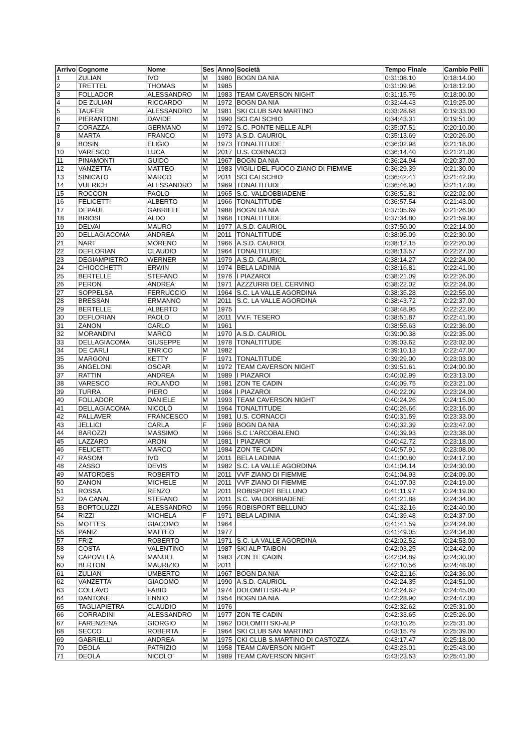| Arrivo | Cognome | Nome | Ses | Anno | Società | Tempo Finale | Cambio Pelli |
| --- | --- | --- | --- | --- | --- | --- | --- |
| 1 | ZULIAN | IVO | M | 1980 | BOGN DA NIA | 0:31:08.10 | 0:18:14.00 |
| 2 | TRETTEL | THOMAS | M | 1985 | | 0:31:09.96 | 0:18:12.00 |
| 3 | FOLLADOR | ALESSANDRO | M | 1983 | TEAM CAVERSON NIGHT | 0:31:15.75 | 0:18:00.00 |
| 4 | DE ZULIAN | RICCARDO | M | 1972 | BOGN DA NIA | 0:32:44.43 | 0:19:25.00 |
| 5 | TAUFER | ALESSANDRO | M | 1981 | SKI CLUB SAN MARTINO | 0:33:28.68 | 0:19:33.00 |
| 6 | PIERANTONI | DAVIDE | M | 1990 | SCI CAI SCHIO | 0:34:43.31 | 0:19:51.00 |
| 7 | CORAZZA | GERMANO | M | 1972 | S.C. PONTE NELLE ALPI | 0:35:07.51 | 0:20:10.00 |
| 8 | MARTA | FRANCO | M | 1973 | A.S.D. CAURIOL | 0:35:13.69 | 0:20:26.00 |
| 9 | BOSIN | ELIGIO | M | 1973 | TONALTITUDE | 0:36:02.98 | 0:21:18.00 |
| 10 | VARESCO | LUCA | M | 2017 | U.S. CORNACCI | 0:36:14.40 | 0:21:21.00 |
| 11 | PINAMONTI | GUIDO | M | 1967 | BOGN DA NIA | 0:36:24.94 | 0:20:37.00 |
| 12 | VANZETTA | MATTEO | M | 1983 | VIGILI DEL FUOCO ZIANO DI FIEMME | 0:36:29.39 | 0:21:30.00 |
| 13 | SINICATO | MARCO | M | 2011 | SCI CAI SCHIO | 0:36:42.41 | 0:21:42.00 |
| 14 | VUERICH | ALESSANDRO | M | 1969 | TONALTITUDE | 0:36:46.90 | 0:21:17.00 |
| 15 | ROCCON | PAOLO | M | 1965 | S.C. VALDOBBIADENE | 0:36:51.81 | 0:22:02.00 |
| 16 | FELICETTI | ALBERTO | M | 1966 | TONALTITUDE | 0:36:57.54 | 0:21:43.00 |
| 17 | DEPAUL | GABRIELE | M | 1988 | BOGN DA NIA | 0:37:05.69 | 0:21:26.00 |
| 18 | BRIOSI | ALDO | M | 1968 | TONALTITUDE | 0:37:34.80 | 0:21:59.00 |
| 19 | DELVAI | MAURO | M | 1977 | A.S.D. CAURIOL | 0:37:50.00 | 0:22:14.00 |
| 20 | DELLAGIACOMA | ANDREA | M | 2011 | TONALTITUDE | 0:38:05.09 | 0:22:30.00 |
| 21 | NART | MORENO | M | 1966 | A.S.D. CAURIOL | 0:38:12.15 | 0:22:20.00 |
| 22 | DEFLORIAN | CLAUDIO | M | 1964 | TONALTITUDE | 0:38:13.57 | 0:22:27.00 |
| 23 | DEGIAMPIETRO | WERNER | M | 1979 | A.S.D. CAURIOL | 0:38:14.27 | 0:22:24.00 |
| 24 | CHIOCCHETTI | ERWIN | M | 1974 | BELA LADINIA | 0:38:16.81 | 0:22:41.00 |
| 25 | BERTELLE | STEFANO | M | 1976 | I PIAZAROI | 0:38:21.09 | 0:22:26.00 |
| 26 | PERON | ANDREA | M | 1971 | AZZZURRI DEL CERVINO | 0:38:22.02 | 0:22:24.00 |
| 27 | SOPPELSA | FERRUCCIO | M | 1964 | S.C. LA VALLE AGORDINA | 0:38:35.28 | 0:22:55.00 |
| 28 | BRESSAN | ERMANNO | M | 2011 | S.C. LA VALLE AGORDINA | 0:38:43.72 | 0:22:37.00 |
| 29 | BERTELLE | ALBERTO | M | 1975 | | 0:38:48.95 | 0:22:22.00 |
| 30 | DEFLORIAN | PAOLO | M | 2011 | VV.F. TESERO | 0:38:51.87 | 0:22:41.00 |
| 31 | ZANON | CARLO | M | 1961 | | 0:38:55.63 | 0:22:36.00 |
| 32 | MORANDINI | MARCO | M | 1970 | A.S.D. CAURIOL | 0:39:00.38 | 0:22:35.00 |
| 33 | DELLAGIACOMA | GIUSEPPE | M | 1978 | TONALTITUDE | 0:39:03.62 | 0:23:02.00 |
| 34 | DE CARLI | ENRICO | M | 1982 | | 0:39:10.13 | 0:22:47.00 |
| 35 | MARGONI | KETTY | F | 1971 | TONALTITUDE | 0:39:29.00 | 0:23:03.00 |
| 36 | ANGELONI | OSCAR | M | 1972 | TEAM CAVERSON NIGHT | 0:39:51.61 | 0:24:00.00 |
| 37 | RATTIN | ANDREA | M | 1989 | I PIAZAROI | 0:40:02.99 | 0:23:13.00 |
| 38 | VARESCO | ROLANDO | M | 1981 | ZON TE CADIN | 0:40:09.75 | 0:23:21.00 |
| 39 | TURRA | PIERO | M | 1984 | I PIAZAROI | 0:40:22.09 | 0:23:24.00 |
| 40 | FOLLADOR | DANIELE | M | 1993 | TEAM CAVERSON NIGHT | 0:40:24.26 | 0:24:15.00 |
| 41 | DELLAGIACOMA | NICOLÒ | M | 1964 | TONALTITUDE | 0:40:26.66 | 0:23:16.00 |
| 42 | PALLAVER | FRANCESCO | M | 1981 | U.S. CORNACCI | 0:40:31.59 | 0:23:33.00 |
| 43 | JELLICI | CARLA | F | 1969 | BOGN DA NIA | 0:40:32.39 | 0:23:47.00 |
| 44 | BAROZZI | MASSIMO | M | 1966 | S.C L'ARCOBALENO | 0:40:39.93 | 0:23:38.00 |
| 45 | LAZZARO | ARON | M | 1981 | I PIAZAROI | 0:40:42.72 | 0:23:18.00 |
| 46 | FELICETTI | MARCO | M | 1984 | ZON TE CADIN | 0:40:57.91 | 0:23:08.00 |
| 47 | RASOM | IVO | M | 2011 | BELA LADINIA | 0:41:00.80 | 0:24:17.00 |
| 48 | ZASSO | DEVIS | M | 1982 | S.C. LA VALLE AGORDINA | 0:41:04.14 | 0:24:30.00 |
| 49 | MATORDES | ROBERTO | M | 2011 | VVF ZIANO DI FIEMME | 0:41:04.93 | 0:24:09.00 |
| 50 | ZANON | MICHELE | M | 2011 | VVF ZIANO DI FIEMME | 0:41:07.03 | 0:24:19.00 |
| 51 | ROSSA | RENZO | M | 2011 | ROBISPORT BELLUNO | 0:41:11.97 | 0:24:19.00 |
| 52 | DA CANAL | STEFANO | M | 2011 | S.C. VALDOBBIADENE | 0:41:21.88 | 0:24:34.00 |
| 53 | BORTOLUZZI | ALESSANDRO | M | 1956 | ROBISPORT BELLUNO | 0:41:32.16 | 0:24:40.00 |
| 54 | RIZZI | MICHELA | F | 1971 | BELA LADINIA | 0:41:39.48 | 0:24:37.00 |
| 55 | MOTTES | GIACOMO | M | 1964 | | 0:41:41.59 | 0:24:24.00 |
| 56 | PANIZ | MATTEO | M | 1977 | | 0:41:49.05 | 0:24:34.00 |
| 57 | FRIZ | ROBERTO | M | 1971 | S.C. LA VALLE AGORDINA | 0:42:02.52 | 0:24:53.00 |
| 58 | COSTA | VALENTINO | M | 1987 | SKI ALP TAIBON | 0:42:03.25 | 0:24:42.00 |
| 59 | CAPOVILLA | MANUEL | M | 1983 | ZON TE CADIN | 0:42:04.89 | 0:24:30.00 |
| 60 | BERTON | MAURIZIO | M | 2011 | | 0:42:10.56 | 0:24:48.00 |
| 61 | ZULIAN | UMBERTO | M | 1967 | BOGN DA NIA | 0:42:21.16 | 0:24:36.00 |
| 62 | VANZETTA | GIACOMO | M | 1990 | A.S.D. CAURIOL | 0:42:24.35 | 0:24:51.00 |
| 63 | COLLAVO | FABIO | M | 1974 | DOLOMITI SKI-ALP | 0:42:24.62 | 0:24:45.00 |
| 64 | DANTONE | ENNIO | M | 1954 | BOGN DA NIA | 0:42:28.90 | 0:24:47.00 |
| 65 | TAGLIAPIETRA | CLAUDIO | M | 1976 | | 0:42:32.62 | 0:25:31.00 |
| 66 | CORRADINI | ALESSANDRO | M | 1977 | ZON TE CADIN | 0:42:33.65 | 0:25:26.00 |
| 67 | FARENZENA | GIORGIO | M | 1962 | DOLOMITI SKI-ALP | 0:43:10.25 | 0:25:31.00 |
| 68 | SECCO | ROBERTA | F | 1964 | SKI CLUB SAN MARTINO | 0:43:15.79 | 0:25:39.00 |
| 69 | GABRIELLI | ANDREA | M | 1975 | CKI CLUB S.MARTINO DI CASTOZZA | 0:43:17.47 | 0:25:18.00 |
| 70 | DEOLA | PATRIZIO | M | 1958 | TEAM CAVERSON NIGHT | 0:43:23.01 | 0:25:43.00 |
| 71 | DEOLA | NICOLO' | M | 1989 | TEAM CAVERSON NIGHT | 0:43:23.53 | 0:25:41.00 |